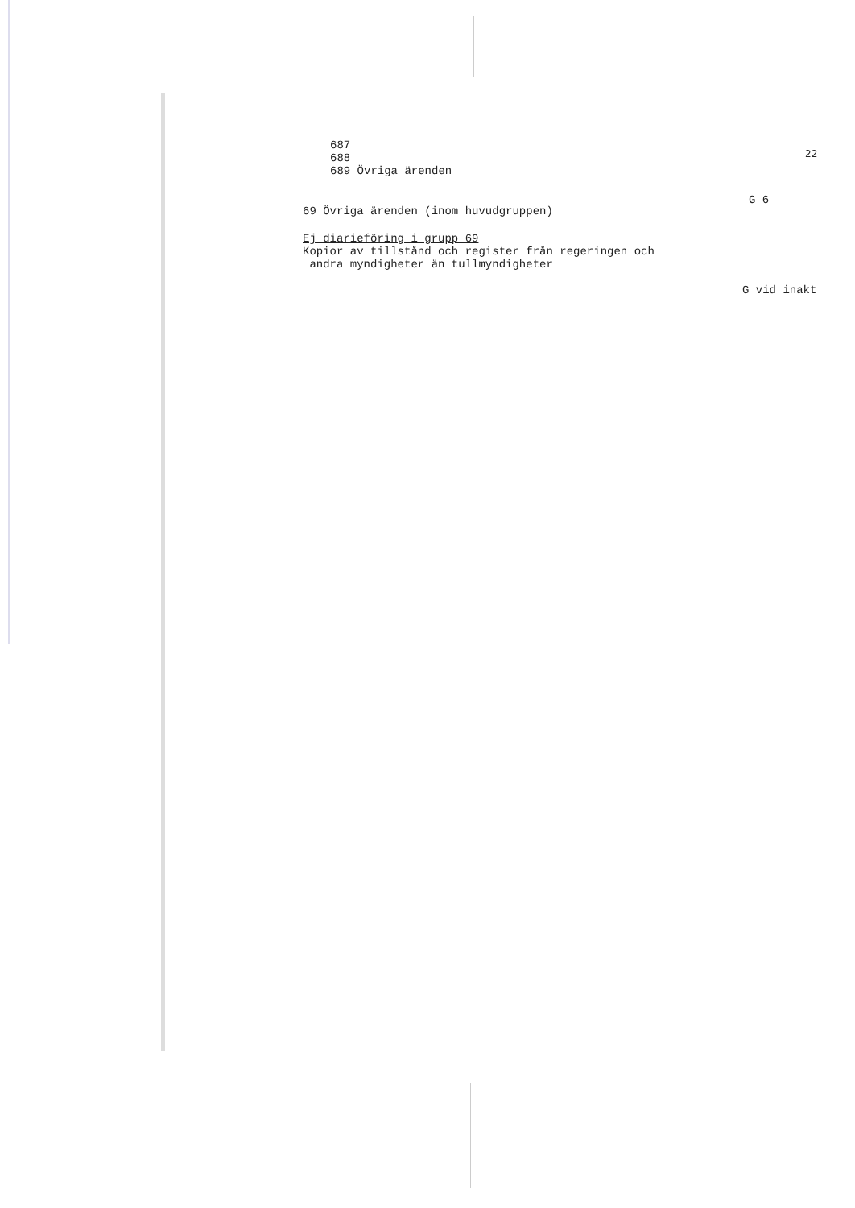687
688
689 Övriga ärenden
22
G 6
69 Övriga ärenden (inom huvudgruppen)
Ej diarieföring i grupp 69
Kopior av tillstånd och register från regeringen och
andra myndigheter än tullmyndigheter
G vid inakt